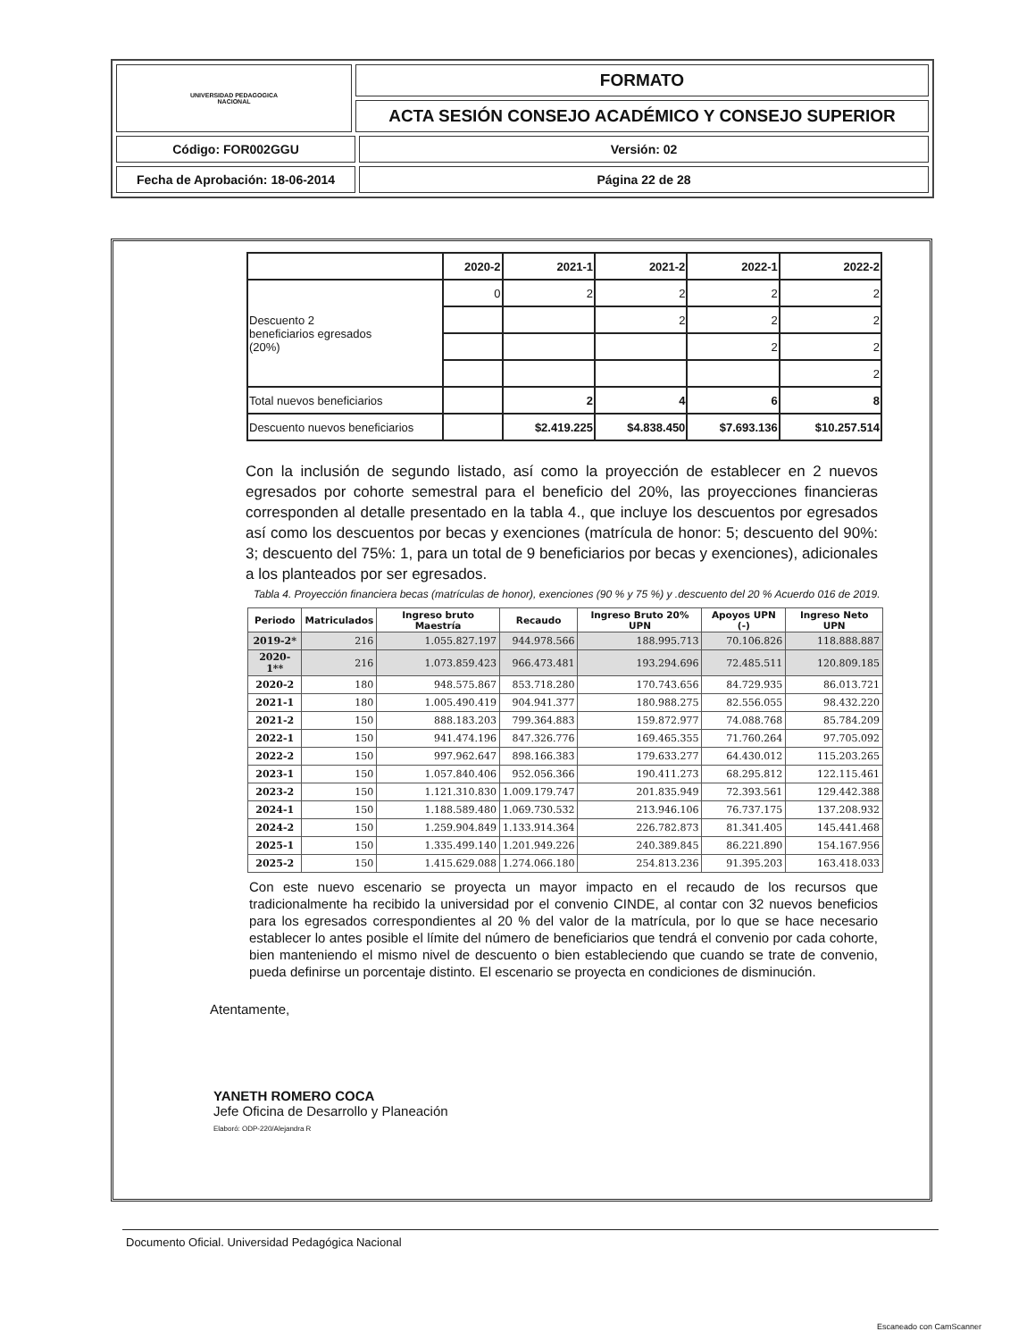| UNIVERSIDAD PEDAGOGICA NACIONAL | FORMATO | |
| | ACTA SESIÓN CONSEJO ACADÉMICO Y CONSEJO SUPERIOR | |
| Código: FOR002GGU | | Versión: 02 |
| Fecha de Aprobación: 18-06-2014 | | Página 22 de 28 |
| | 2020-2 | 2021-1 | 2021-2 | 2022-1 | 2022-2 |
| --- | --- | --- | --- | --- | --- |
| Descuento 2 beneficiarios egresados (20%) | 0 | 2 | 2 | 2 | 2 |
| | | | 2 | 2 | 2 |
| | | | | 2 | 2 |
| | | | | | 2 |
| Total nuevos beneficiarios | | 2 | 4 | 6 | 8 |
| Descuento nuevos beneficiarios | | $2.419.225 | $4.838.450 | $7.693.136 | $10.257.514 |
Con la inclusión de segundo listado, así como la proyección de establecer en 2 nuevos egresados por cohorte semestral para el beneficio del 20%, las proyecciones financieras corresponden al detalle presentado en la tabla 4., que incluye los descuentos por egresados así como los descuentos por becas y exenciones (matrícula de honor: 5; descuento del 90%: 3; descuento del 75%: 1, para un total de 9 beneficiarios por becas y exenciones), adicionales a los planteados por ser egresados.
Tabla 4. Proyección financiera becas (matrículas de honor), exenciones (90 % y 75 %) y .descuento del 20 % Acuerdo 016 de 2019.
| Periodo | Matriculados | Ingreso bruto Maestría | Recaudo | Ingreso Bruto 20% UPN | Apoyos UPN (-) | Ingreso Neto UPN |
| --- | --- | --- | --- | --- | --- | --- |
| 2019-2* | 216 | 1.055.827.197 | 944.978.566 | 188.995.713 | 70.106.826 | 118.888.887 |
| 2020-1** | 216 | 1.073.859.423 | 966.473.481 | 193.294.696 | 72.485.511 | 120.809.185 |
| 2020-2 | 180 | 948.575.867 | 853.718.280 | 170.743.656 | 84.729.935 | 86.013.721 |
| 2021-1 | 180 | 1.005.490.419 | 904.941.377 | 180.988.275 | 82.556.055 | 98.432.220 |
| 2021-2 | 150 | 888.183.203 | 799.364.883 | 159.872.977 | 74.088.768 | 85.784.209 |
| 2022-1 | 150 | 941.474.196 | 847.326.776 | 169.465.355 | 71.760.264 | 97.705.092 |
| 2022-2 | 150 | 997.962.647 | 898.166.383 | 179.633.277 | 64.430.012 | 115.203.265 |
| 2023-1 | 150 | 1.057.840.406 | 952.056.366 | 190.411.273 | 68.295.812 | 122.115.461 |
| 2023-2 | 150 | 1.121.310.830 | 1.009.179.747 | 201.835.949 | 72.393.561 | 129.442.388 |
| 2024-1 | 150 | 1.188.589.480 | 1.069.730.532 | 213.946.106 | 76.737.175 | 137.208.932 |
| 2024-2 | 150 | 1.259.904.849 | 1.133.914.364 | 226.782.873 | 81.341.405 | 145.441.468 |
| 2025-1 | 150 | 1.335.499.140 | 1.201.949.226 | 240.389.845 | 86.221.890 | 154.167.956 |
| 2025-2 | 150 | 1.415.629.088 | 1.274.066.180 | 254.813.236 | 91.395.203 | 163.418.033 |
Con este nuevo escenario se proyecta un mayor impacto en el recaudo de los recursos que tradicionalmente ha recibido la universidad por el convenio CINDE, al contar con 32 nuevos beneficios para los egresados correspondientes al 20 % del valor de la matrícula, por lo que se hace necesario establecer lo antes posible el límite del número de beneficiarios que tendrá el convenio por cada cohorte, bien manteniendo el mismo nivel de descuento o bien estableciendo que cuando se trate de convenio, pueda definirse un porcentaje distinto. El escenario se proyecta en condiciones de disminución.
Atentamente,
YANETH ROMERO COCA
Jefe Oficina de Desarrollo y Planeación
Elaboró: ODP-220/Alejandra R
Documento Oficial. Universidad Pedagógica Nacional
Escaneado con CamScanner